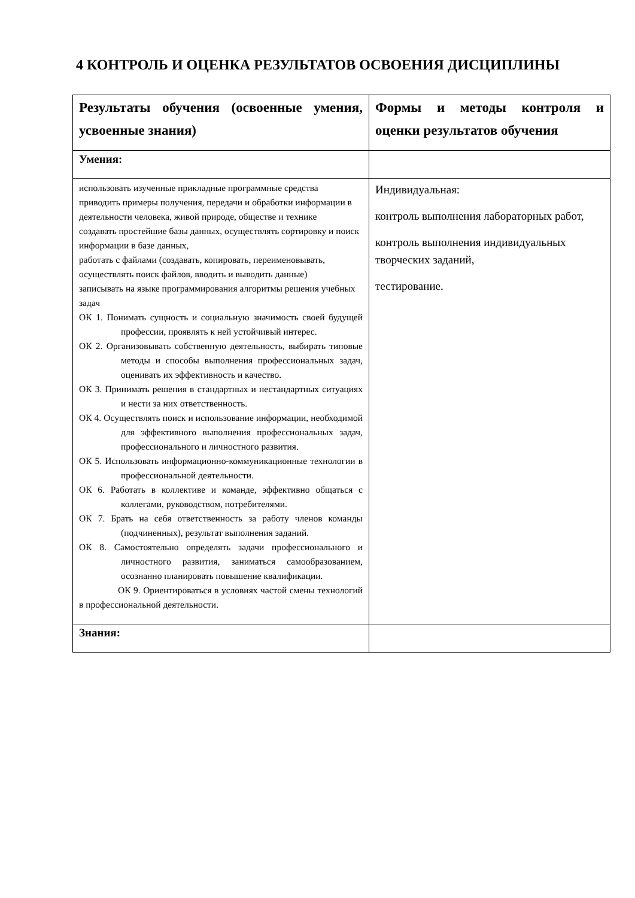4 КОНТРОЛЬ И ОЦЕНКА РЕЗУЛЬТАТОВ ОСВОЕНИЯ ДИСЦИПЛИНЫ
| Результаты обучения (освоенные умения, усвоенные знания) | Формы и методы контроля и оценки результатов обучения |
| --- | --- |
| Умения: | |
| использовать изученные прикладные программные средства приводить примеры получения, передачи и обработки информации в деятельности человека, живой природе, обществе и технике создавать простейшие базы данных, осуществлять сортировку и поиск информации в базе данных, работать с файлами (создавать, копировать, переименовывать, осуществлять поиск файлов, вводить и выводить данные) записывать на языке программирования алгоритмы решения учебных задач ОК 1. Понимать сущность и социальную значимость своей будущей профессии, проявлять к ней устойчивый интерес. ОК 2. Организовывать собственную деятельность, выбирать типовые методы и способы выполнения профессиональных задач, оценивать их эффективность и качество. ОК 3. Принимать решения в стандартных и нестандартных ситуациях и нести за них ответственность. ОК 4. Осуществлять поиск и использование информации, необходимой для эффективного выполнения профессиональных задач, профессионального и личностного развития. ОК 5. Использовать информационно-коммуникационные технологии в профессиональной деятельности. ОК 6. Работать в коллективе и команде, эффективно общаться с коллегами, руководством, потребителями. ОК 7. Брать на себя ответственность за работу членов команды (подчиненных), результат выполнения заданий. ОК 8. Самостоятельно определять задачи профессионального и личностного развития, заниматься самообразованием, осознанно планировать повышение квалификации. ОК 9. Ориентироваться в условиях частой смены технологий в профессиональной деятельности. | Индивидуальная: контроль выполнения лабораторных работ, контроль выполнения индивидуальных творческих заданий, тестирование. |
| Знания: | |